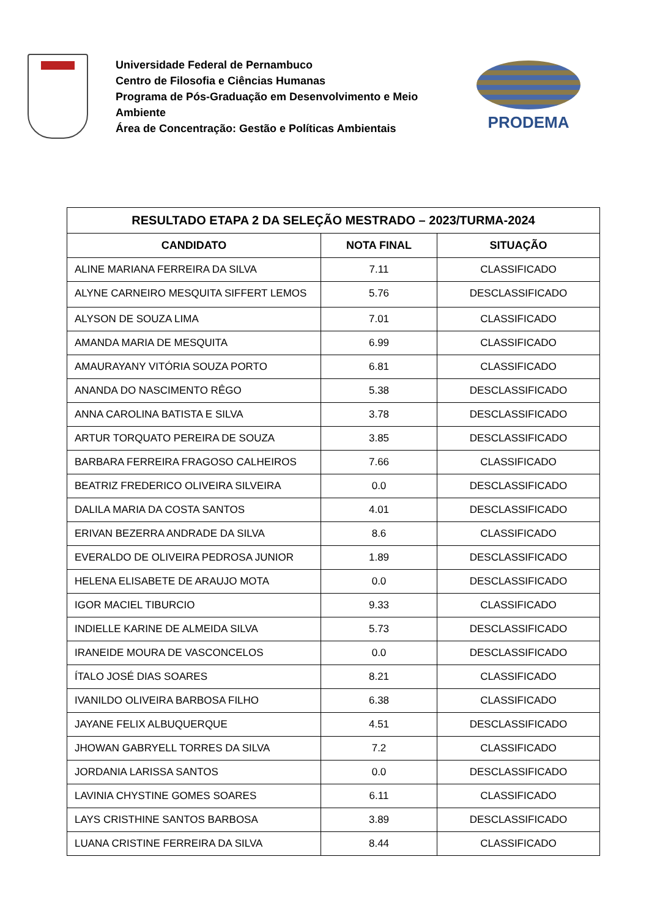Universidade Federal de Pernambuco
Centro de Filosofia e Ciências Humanas
Programa de Pós-Graduação em Desenvolvimento e Meio Ambiente
Área de Concentração: Gestão e Políticas Ambientais
PRODEMA
| RESULTADO ETAPA 2 DA SELEÇÃO MESTRADO – 2023/TURMA-2024 | | |
| --- | --- | --- |
| CANDIDATO | NOTA FINAL | SITUAÇÃO |
| ALINE MARIANA FERREIRA DA SILVA | 7.11 | CLASSIFICADO |
| ALYNE CARNEIRO MESQUITA SIFFERT LEMOS | 5.76 | DESCLASSIFICADO |
| ALYSON DE SOUZA LIMA | 7.01 | CLASSIFICADO |
| AMANDA MARIA DE MESQUITA | 6.99 | CLASSIFICADO |
| AMAURAYANY VITÓRIA SOUZA PORTO | 6.81 | CLASSIFICADO |
| ANANDA DO NASCIMENTO RÊGO | 5.38 | DESCLASSIFICADO |
| ANNA CAROLINA BATISTA E SILVA | 3.78 | DESCLASSIFICADO |
| ARTUR TORQUATO PEREIRA DE SOUZA | 3.85 | DESCLASSIFICADO |
| BARBARA FERREIRA FRAGOSO CALHEIROS | 7.66 | CLASSIFICADO |
| BEATRIZ FREDERICO OLIVEIRA SILVEIRA | 0.0 | DESCLASSIFICADO |
| DALILA MARIA DA COSTA SANTOS | 4.01 | DESCLASSIFICADO |
| ERIVAN BEZERRA ANDRADE DA SILVA | 8.6 | CLASSIFICADO |
| EVERALDO DE OLIVEIRA PEDROSA JUNIOR | 1.89 | DESCLASSIFICADO |
| HELENA ELISABETE DE ARAUJO MOTA | 0.0 | DESCLASSIFICADO |
| IGOR MACIEL TIBURCIO | 9.33 | CLASSIFICADO |
| INDIELLE KARINE DE ALMEIDA SILVA | 5.73 | DESCLASSIFICADO |
| IRANEIDE MOURA DE VASCONCELOS | 0.0 | DESCLASSIFICADO |
| ÍTALO JOSÉ DIAS SOARES | 8.21 | CLASSIFICADO |
| IVANILDO OLIVEIRA BARBOSA FILHO | 6.38 | CLASSIFICADO |
| JAYANE FELIX ALBUQUERQUE | 4.51 | DESCLASSIFICADO |
| JHOWAN GABRYELL TORRES DA SILVA | 7.2 | CLASSIFICADO |
| JORDANIA LARISSA SANTOS | 0.0 | DESCLASSIFICADO |
| LAVINIA CHYSTINE GOMES SOARES | 6.11 | CLASSIFICADO |
| LAYS CRISTHINE SANTOS BARBOSA | 3.89 | DESCLASSIFICADO |
| LUANA CRISTINE FERREIRA DA SILVA | 8.44 | CLASSIFICADO |